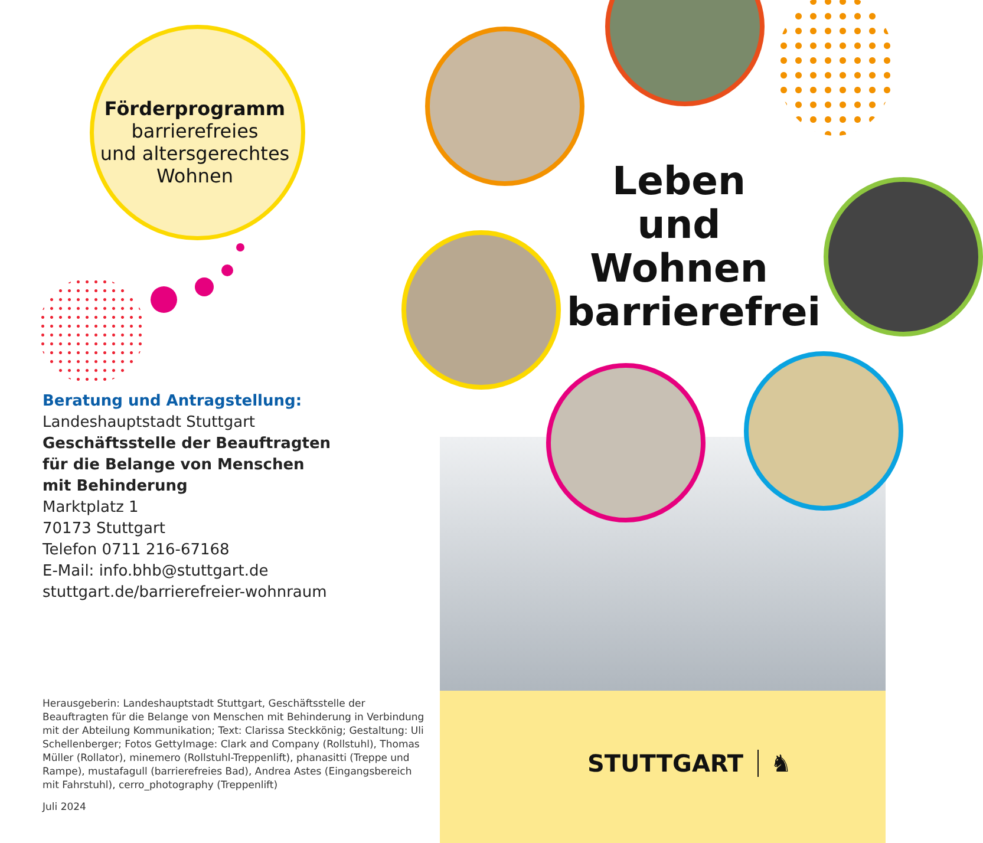Förderprogramm
barrierefreies
und altersgerechtes
Wohnen
Beratung und Antragstellung:
Landeshauptstadt Stuttgart
Geschäftsstelle der Beauftragten
für die Belange von Menschen
mit Behinderung
Marktplatz 1
70173 Stuttgart
Telefon 0711 216-67168
E-Mail: info.bhb@stuttgart.de
stuttgart.de/barrierefreier-wohnraum
Herausgeberin: Landeshauptstadt Stuttgart, Geschäftsstelle der Beauftragten für die Belange von Menschen mit Behinderung in Verbindung mit der Abteilung Kommunikation; Text: Clarissa Steckkönig; Gestaltung: Uli Schellenberger; Fotos GettyImage: Clark and Company (Rollstuhl), Thomas Müller (Rollator), minemero (Rollstuhl-Treppenlift), phanasitti (Treppe und Rampe), mustafagull (barrierefreies Bad), Andrea Astes (Eingangsbereich mit Fahrstuhl), cerro_photography (Treppenlift)
Juli 2024
Leben und Wohnen barrierefrei
STUTTGART ♞